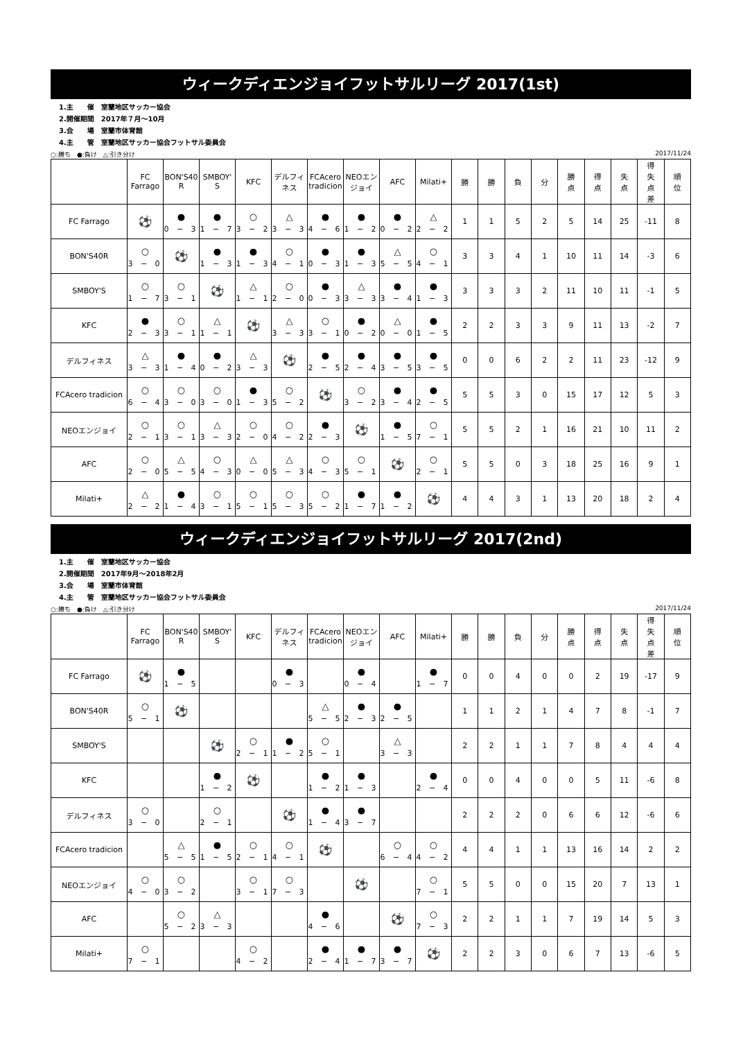ウィークディエンジョイフットサルリーグ 2017(1st)
1.主　　催　室蘭地区サッカー協会
2.開催期間　2017年７月～10月
3.会　　場　室蘭市体育館
4.主　　管　室蘭地区サッカー協会フットサル委員会
○:勝ち　●:負け　△:引き分け 2017/11/24
| | FC Farrago | BON'S40 R | SMBOY' S | KFC | デルフィ ネス | FCAcero tradicion | NEOエン ジョイ | AFC | Milati+ | 勝 | 勝 | 負 | 分 | 勝 点 | 得 点 | 失 点 | 得 失 点 差 | 順 位 |
| --- | --- | --- | --- | --- | --- | --- | --- | --- | --- | --- | --- | --- | --- | --- | --- | --- | --- | --- |
| FC Farrago | ⚽ | ● 0 − 3 | ● 1 − 7 | ○ 3 − 2 | △ 3 − 3 | ● 4 − 6 | ● 1 − 2 | ● 0 − 2 | △ 2 − 2 | 1 | 1 | 5 | 2 | 5 | 14 | 25 | -11 | 8 |
| BON'S40R | ○ 3 − 0 | ⚽ | ● 1 − 3 | ● 1 − 3 | ○ 4 − 1 | ● 0 − 3 | ● 1 − 3 | △ 5 − 5 | ○ 4 − 1 | 3 | 3 | 4 | 1 | 10 | 11 | 14 | -3 | 6 |
| SMBOY'S | ○ 1 − 7 | ○ 3 − 1 | ⚽ | △ 1 − 1 | ○ 2 − 0 | ● 0 − 3 | △ 3 − 3 | ● 3 − 4 | ● 1 − 3 | 3 | 3 | 3 | 2 | 11 | 10 | 11 | -1 | 5 |
| KFC | ● 2 − 3 | ○ 3 − 1 | △ 1 − 1 | ⚽ | △ 3 − 3 | ○ 3 − 1 | ● 0 − 2 | △ 0 − 0 | ● 1 − 5 | 2 | 2 | 3 | 3 | 9 | 11 | 13 | -2 | 7 |
| デルフィネス | △ 3 − 3 | ● 1 − 4 | ● 0 − 2 | △ 3 − 3 | ⚽ | ● 2 − 5 | ● 2 − 4 | ● 3 − 5 | ● 3 − 5 | 0 | 0 | 6 | 2 | 2 | 11 | 23 | -12 | 9 |
| FCAcero tradicion | ○ 6 − 4 | ○ 3 − 0 | ○ 3 − 0 | ● 1 − 3 | ○ 5 − 2 | ⚽ | ○ 3 − 2 | ● 3 − 4 | ● 2 − 5 | 5 | 5 | 3 | 0 | 15 | 17 | 12 | 5 | 3 |
| NEOエンジョイ | ○ 2 − 1 | ○ 3 − 1 | △ 3 − 3 | ○ 2 − 0 | ○ 4 − 2 | ● 2 − 3 | ⚽ | ● 1 − 5 | ○ 7 − 1 | 5 | 5 | 2 | 1 | 16 | 21 | 10 | 11 | 2 |
| AFC | ○ 2 − 0 | △ 5 − 5 | ○ 4 − 3 | △ 0 − 0 | △ 5 − 3 | ○ 4 − 3 | ○ 5 − 1 | ⚽ | ○ 2 − 1 | 5 | 5 | 0 | 3 | 18 | 25 | 16 | 9 | 1 |
| Milati+ | △ 2 − 2 | ● 1 − 4 | ○ 3 − 1 | ○ 5 − 1 | ○ 5 − 3 | ○ 5 − 2 | ● 1 − 7 | ● 1 − 2 | ⚽ | 4 | 4 | 3 | 1 | 13 | 20 | 18 | 2 | 4 |
ウィークディエンジョイフットサルリーグ 2017(2nd)
1.主　　催　室蘭地区サッカー協会
2.開催期間　2017年9月～2018年2月
3.会　　場　室蘭市体育館
4.主　　管　室蘭地区サッカー協会フットサル委員会
○:勝ち　●:負け　△:引き分け 2017/11/24
| | FC Farrago | BON'S40 R | SMBOY' S | KFC | デルフィ ネス | FCAcero tradicion | NEOエン ジョイ | AFC | Milati+ | 勝 | 勝 | 負 | 分 | 勝 点 | 得 点 | 失 点 | 得 失 点 差 | 順 位 |
| --- | --- | --- | --- | --- | --- | --- | --- | --- | --- | --- | --- | --- | --- | --- | --- | --- | --- | --- |
| FC Farrago | ⚽ | ● 1 − 5 | | | ● 0 − 3 | | ● 0 − 4 | | ● 1 − 7 | 0 | 0 | 4 | 0 | 0 | 2 | 19 | -17 | 9 |
| BON'S40R | ○ 5 − 1 | ⚽ | | | | △ 5 − 5 | ● 2 − 3 | ● 2 − 5 | | 1 | 1 | 2 | 1 | 4 | 7 | 8 | -1 | 7 |
| SMBOY'S | | | ⚽ | ○ 2 − 1 | ● 1 − 2 | ○ 5 − 1 | | △ 3 − 3 | | 2 | 2 | 1 | 1 | 7 | 8 | 4 | 4 | 4 |
| KFC | | | ● 1 − 2 | ⚽ | | ● 1 − 2 | ● 1 − 3 | | ● 2 − 4 | 0 | 0 | 4 | 0 | 0 | 5 | 11 | -6 | 8 |
| デルフィネス | ○ 3 − 0 | | ○ 2 − 1 | | ⚽ | ● 1 − 4 | ● 3 − 7 | | | 2 | 2 | 2 | 0 | 6 | 6 | 12 | -6 | 6 |
| FCAcero tradicion | | △ 5 − 5 | ● 1 − 5 | ○ 2 − 1 | ○ 4 − 1 | ⚽ | | ○ 6 − 4 | ○ 4 − 2 | 4 | 4 | 1 | 1 | 13 | 16 | 14 | 2 | 2 |
| NEOエンジョイ | ○ 4 − 0 | ○ 3 − 2 | | ○ 3 − 1 | ○ 7 − 3 | | ⚽ | | ○ 7 − 1 | 5 | 5 | 0 | 0 | 15 | 20 | 7 | 13 | 1 |
| AFC | | ○ 5 − 2 | △ 3 − 3 | | | ● 4 − 6 | | ⚽ | ○ 7 − 3 | 2 | 2 | 1 | 1 | 7 | 19 | 14 | 5 | 3 |
| Milati+ | ○ 7 − 1 | | | ○ 4 − 2 | | ● 2 − 4 | ● 1 − 7 | ● 3 − 7 | ⚽ | 2 | 2 | 3 | 0 | 6 | 7 | 13 | -6 | 5 |